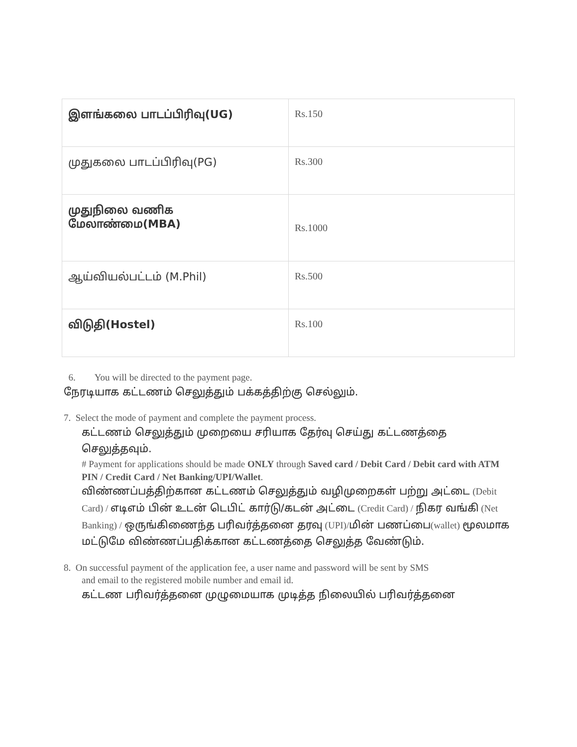| இளங்கலை பாடப்பிரிவு(UG) | Rs.150 |
| முதுகலை பாடப்பிரிவு(PG) | Rs.300 |
| முதுநிலை வணிக மேலாண்மை(MBA) | Rs.1000 |
| ஆய்வியல்பட்டம் (M.Phil) | Rs.500 |
| விடுதி(Hostel) | Rs.100 |
6. You will be directed to the payment page.
நேரடியாக கட்டணம் செலுத்தும் பக்கத்திற்கு செல்லும்.
7. Select the mode of payment and complete the payment process.
கட்டணம் செலுத்தும் முறையை சரியாக தேர்வு செய்து கட்டணத்தை செலுத்தவும்.
# Payment for applications should be made ONLY through Saved card / Debit Card / Debit card with ATM PIN / Credit Card / Net Banking/UPI/Wallet.
விண்ணப்பத்திற்கான கட்டணம் செலுத்தும் வழிமுறைகள் பற்று அட்டை (Debit Card) / எடிஎம் பின் உடன் டெபிட் கார்டு/கடன் அட்டை (Credit Card) / நிகர வங்கி (Net Banking) / ஒருங்கிணைந்த பரிவர்த்தனை தரவு (UPI)/மின் பணப்பை(wallet) மூலமாக மட்டுமே விண்ணப்பதிக்கான கட்டணத்தை செலுத்த வேண்டும்.
8. On successful payment of the application fee, a user name and password will be sent by SMS
and email to the registered mobile number and email id.
கட்டண பரிவர்த்தனை முழுமையாக முடித்த நிலையில் பரிவர்த்தனை